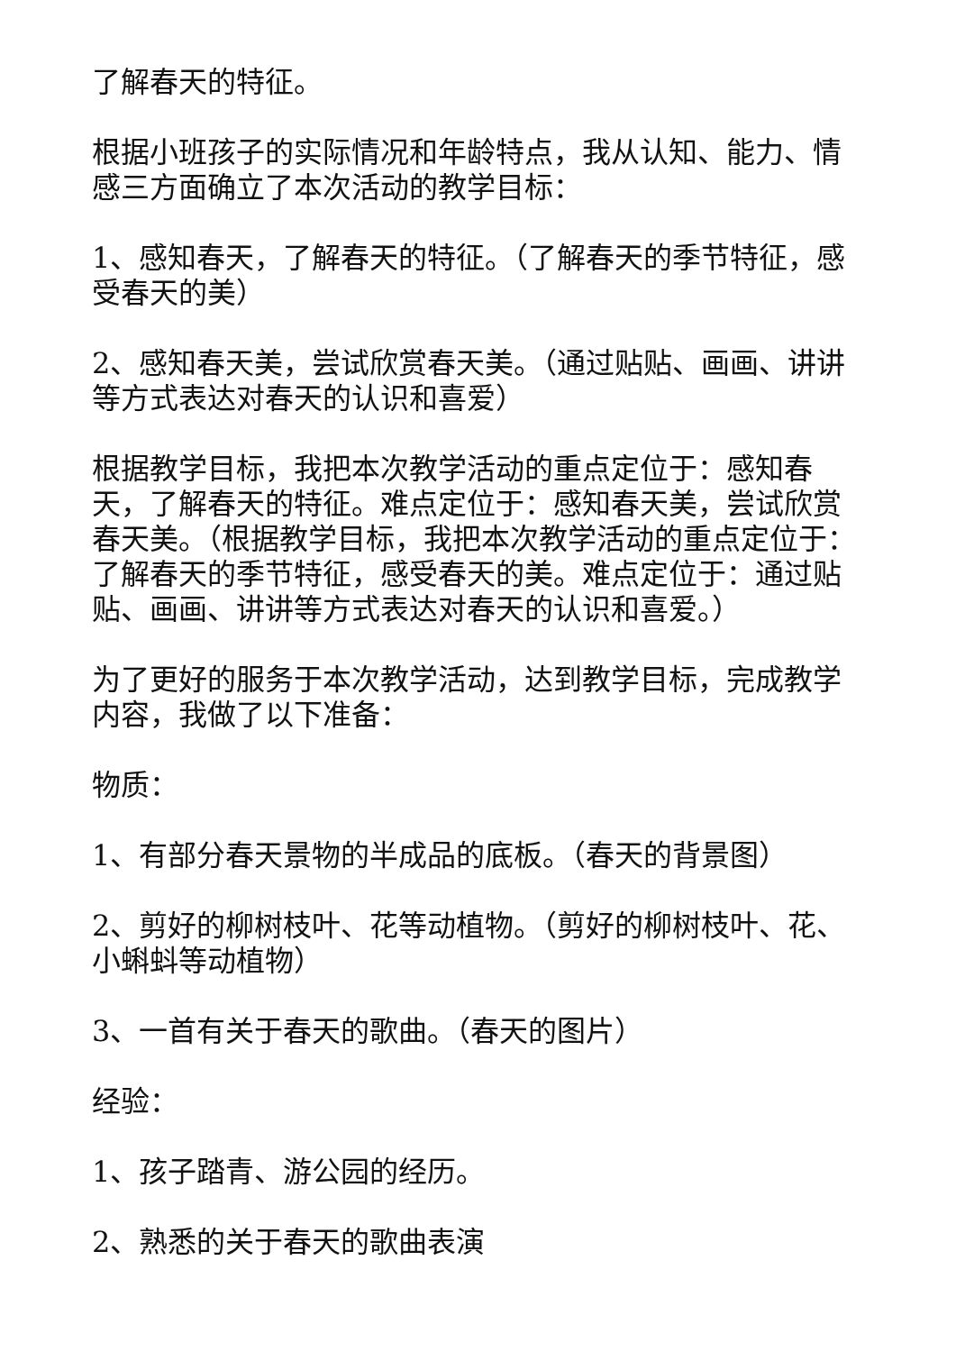了解春天的特征。
根据小班孩子的实际情况和年龄特点，我从认知、能力、情感三方面确立了本次活动的教学目标：
1、感知春天，了解春天的特征。（了解春天的季节特征，感受春天的美）
2、感知春天美，尝试欣赏春天美。（通过贴贴、画画、讲讲等方式表达对春天的认识和喜爱）
根据教学目标，我把本次教学活动的重点定位于：感知春天，了解春天的特征。难点定位于：感知春天美，尝试欣赏春天美。（根据教学目标，我把本次教学活动的重点定位于：了解春天的季节特征，感受春天的美。难点定位于：通过贴贴、画画、讲讲等方式表达对春天的认识和喜爱。）
为了更好的服务于本次教学活动，达到教学目标，完成教学内容，我做了以下准备：
物质：
1、有部分春天景物的半成品的底板。（春天的背景图）
2、剪好的柳树枝叶、花等动植物。（剪好的柳树枝叶、花、小蝌蚪等动植物）
3、一首有关于春天的歌曲。（春天的图片）
经验：
1、孩子踏青、游公园的经历。
2、熟悉的关于春天的歌曲表演